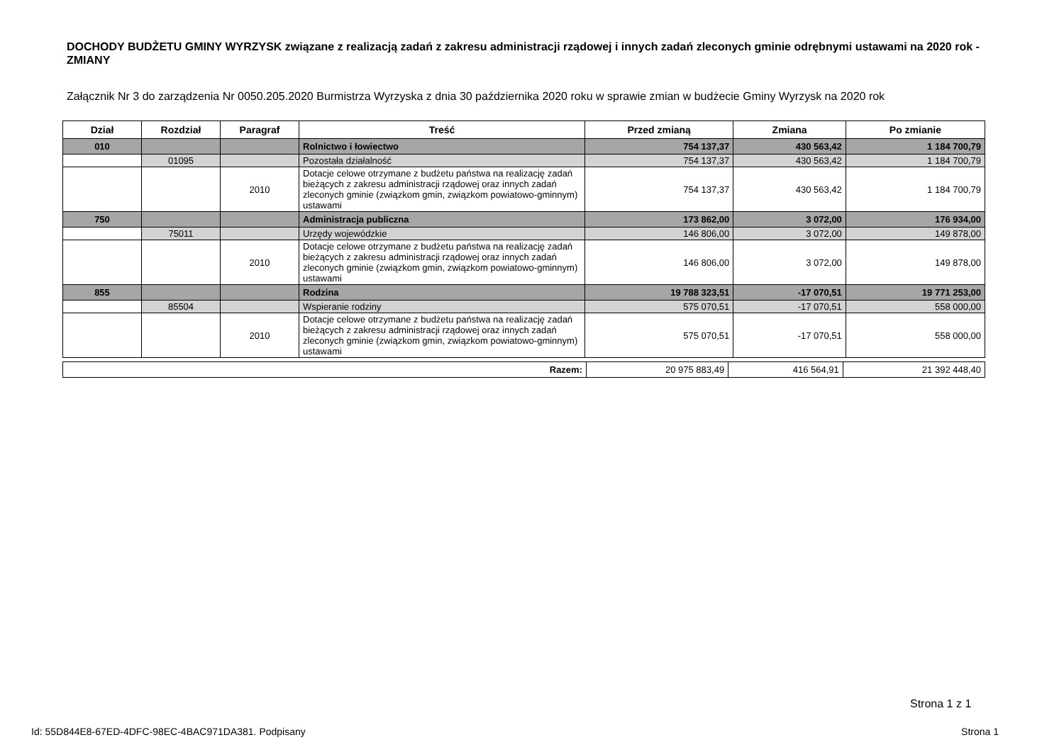DOCHODY BUDŻETU GMINY WYRZYSK związane z realizacją zadań z zakresu administracji rządowej i innych zadań zleconych gminie odrębnymi ustawami na 2020 rok - ZMIANY
Załącznik Nr 3 do zarządzenia Nr 0050.205.2020 Burmistrza Wyrzyska z dnia 30 października 2020 roku w sprawie zmian w budżecie Gminy Wyrzysk na 2020 rok
| Dział | Rozdział | Paragraf | Treść | Przed zmianą | Zmiana | Po zmianie |
| --- | --- | --- | --- | --- | --- | --- |
| 010 | | | Rolnictwo i łowiectwo | 754 137,37 | 430 563,42 | 1 184 700,79 |
| | 01095 | | Pozostała działalność | 754 137,37 | 430 563,42 | 1 184 700,79 |
| | | 2010 | Dotacje celowe otrzymane z budżetu państwa na realizację zadań bieżących z zakresu administracji rządowej oraz innych zadań zleconych gminie (związkom gmin, związkom powiatowo-gminnym) ustawami | 754 137,37 | 430 563,42 | 1 184 700,79 |
| 750 | | | Administracja publiczna | 173 862,00 | 3 072,00 | 176 934,00 |
| | 75011 | | Urzędy wojewódzkie | 146 806,00 | 3 072,00 | 149 878,00 |
| | | 2010 | Dotacje celowe otrzymane z budżetu państwa na realizację zadań bieżących z zakresu administracji rządowej oraz innych zadań zleconych gminie (związkom gmin, związkom powiatowo-gminnym) ustawami | 146 806,00 | 3 072,00 | 149 878,00 |
| 855 | | | Rodzina | 19 788 323,51 | -17 070,51 | 19 771 253,00 |
| | 85504 | | Wspieranie rodziny | 575 070,51 | -17 070,51 | 558 000,00 |
| | | 2010 | Dotacje celowe otrzymane z budżetu państwa na realizację zadań bieżących z zakresu administracji rządowej oraz innych zadań zleconych gminie (związkom gmin, związkom powiatowo-gminnym) ustawami | 575 070,51 | -17 070,51 | 558 000,00 |
| Razem: | 20 975 883,49 | 416 564,91 | 21 392 448,40 |
Strona 1 z 1
Id: 55D844E8-67ED-4DFC-98EC-4BAC971DA381. Podpisany Strona 1